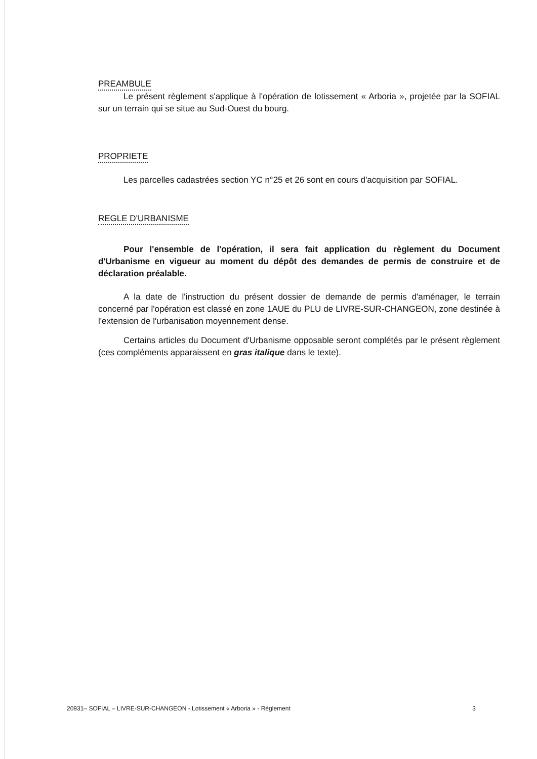PREAMBULE
Le présent règlement s'applique à l'opération de lotissement « Arboria », projetée par la SOFIAL sur un terrain qui se situe au Sud-Ouest du bourg.
PROPRIETE
Les parcelles cadastrées section YC n°25 et 26 sont en cours d'acquisition par SOFIAL.
REGLE D'URBANISME
Pour l'ensemble de l'opération, il sera fait application du règlement du Document d'Urbanisme en vigueur au moment du dépôt des demandes de permis de construire et de déclaration préalable.
A la date de l'instruction du présent dossier de demande de permis d'aménager, le terrain concerné par l'opération est classé en zone 1AUE du PLU de LIVRE-SUR-CHANGEON, zone destinée à l'extension de l'urbanisation moyennement dense.
Certains articles du Document d'Urbanisme opposable seront complétés par le présent règlement (ces compléments apparaissent en gras italique dans le texte).
20931– SOFIAL – LIVRE-SUR-CHANGEON - Lotissement « Arboria » - Règlement 3